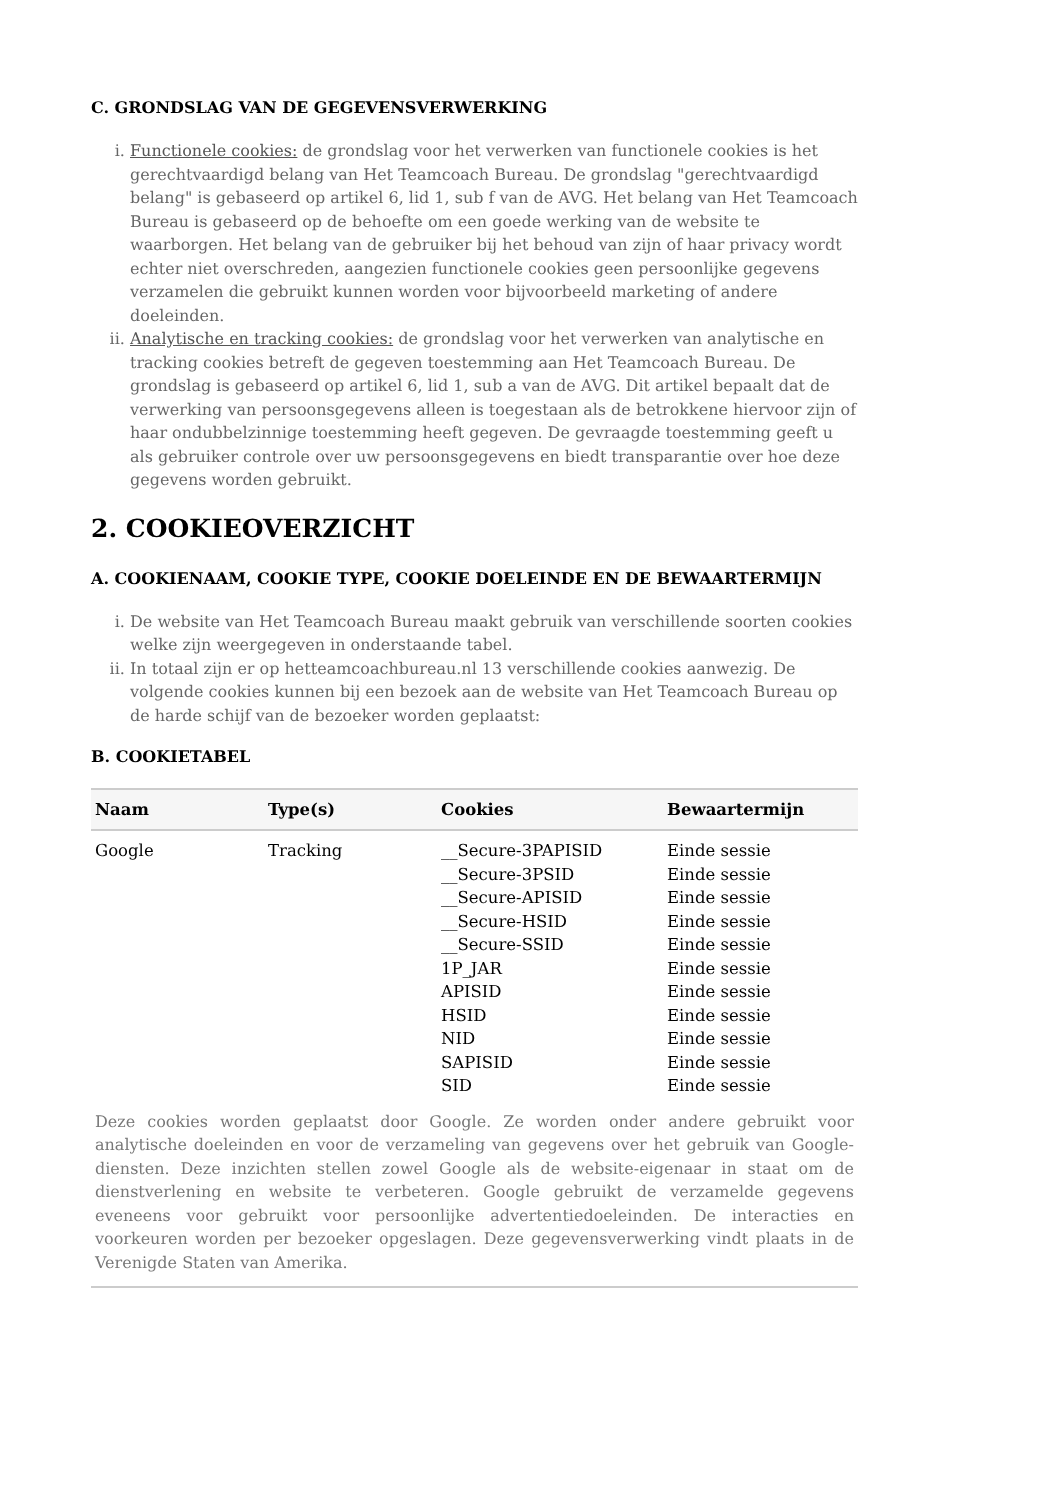C. GRONDSLAG VAN DE GEGEVENSVERWERKING
i. Functionele cookies: de grondslag voor het verwerken van functionele cookies is het gerechtvaardigd belang van Het Teamcoach Bureau. De grondslag "gerechtvaardigd belang" is gebaseerd op artikel 6, lid 1, sub f van de AVG. Het belang van Het Teamcoach Bureau is gebaseerd op de behoefte om een goede werking van de website te waarborgen. Het belang van de gebruiker bij het behoud van zijn of haar privacy wordt echter niet overschreden, aangezien functionele cookies geen persoonlijke gegevens verzamelen die gebruikt kunnen worden voor bijvoorbeeld marketing of andere doeleinden.
ii. Analytische en tracking cookies: de grondslag voor het verwerken van analytische en tracking cookies betreft de gegeven toestemming aan Het Teamcoach Bureau. De grondslag is gebaseerd op artikel 6, lid 1, sub a van de AVG. Dit artikel bepaalt dat de verwerking van persoonsgegevens alleen is toegestaan als de betrokkene hiervoor zijn of haar ondubbelzinnige toestemming heeft gegeven. De gevraagde toestemming geeft u als gebruiker controle over uw persoonsgegevens en biedt transparantie over hoe deze gegevens worden gebruikt.
2. COOKIEOVERZICHT
A. COOKIENAAM, COOKIE TYPE, COOKIE DOELEINDE EN DE BEWAARTERMIJN
i. De website van Het Teamcoach Bureau maakt gebruik van verschillende soorten cookies welke zijn weergegeven in onderstaande tabel.
ii. In totaal zijn er op hetteamcoachbureau.nl 13 verschillende cookies aanwezig. De volgende cookies kunnen bij een bezoek aan de website van Het Teamcoach Bureau op de harde schijf van de bezoeker worden geplaatst:
B. COOKIETABEL
| Naam | Type(s) | Cookies | Bewaartermijn |
| --- | --- | --- | --- |
| Google | Tracking | __Secure-3PAPISID __Secure-3PSID __Secure-APISID __Secure-HSID __Secure-SSID 1P_JAR APISID HSID NID SAPISID SID | Einde sessie Einde sessie Einde sessie Einde sessie Einde sessie Einde sessie Einde sessie Einde sessie Einde sessie Einde sessie Einde sessie |
| Deze cookies worden geplaatst door Google. Ze worden onder andere gebruikt voor analytische doeleinden en voor de verzameling van gegevens over het gebruik van Google-diensten. Deze inzichten stellen zowel Google als de website-eigenaar in staat om de dienstverlening en website te verbeteren. Google gebruikt de verzamelde gegevens eveneens voor gebruikt voor persoonlijke advertentiedoeleinden. De interacties en voorkeuren worden per bezoeker opgeslagen. Deze gegevensverwerking vindt plaats in de Verenigde Staten van Amerika. | | | |